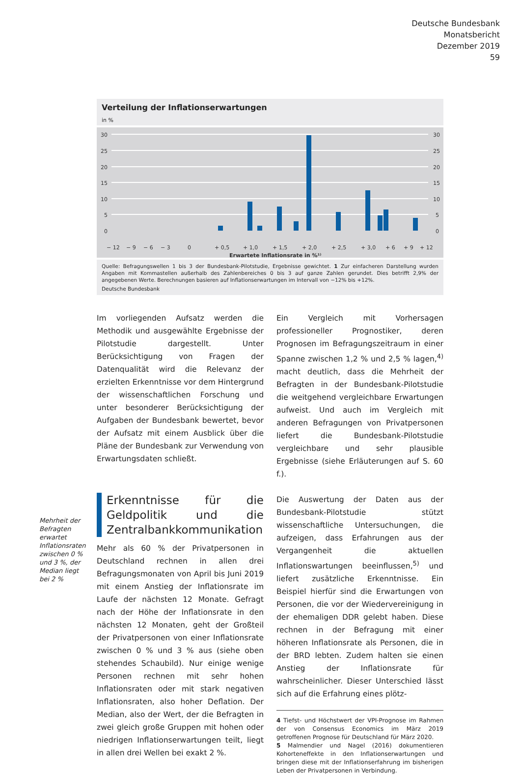Deutsche Bundesbank
Monatsbericht
Dezember 2019
59
Verteilung der Inflationserwartungen
in %
30
25
20
15
10
5
0
30
25
20
15
10
5
0
− 12
− 9
− 6
− 3
0
+ 0,5
+ 1,0
+ 1,5
+ 2,0
+ 2,5
+ 3,0
+ 6
+ 9
+ 12
Erwartete Inflationsrate in %¹⁾
Quelle: Befragungswellen 1 bis 3 der Bundesbank-Pilotstudie, Ergebnisse gewichtet. 1 Zur einfacheren Darstellung wurden Angaben mit Kommastellen außerhalb des Zahlenbereiches 0 bis 3 auf ganze Zahlen gerundet. Dies betrifft 2,9% der angegebenen Werte. Berechnungen basieren auf Inflationserwartungen im Intervall von −12% bis +12%.
Deutsche Bundesbank
Im vorliegenden Aufsatz werden die Methodik und ausgewählte Ergebnisse der Pilotstudie dargestellt. Unter Berücksichtigung von Fragen der Datenqualität wird die Relevanz der erzielten Erkenntnisse vor dem Hintergrund der wissenschaftlichen Forschung und unter besonderer Berücksichtigung der Aufgaben der Bundesbank bewertet, bevor der Aufsatz mit einem Ausblick über die Pläne der Bundesbank zur Verwendung von Erwartungsdaten schließt.
Erkenntnisse für die Geldpolitik und die Zentralbankkommunikation
Mehr als 60 % der Privatpersonen in Deutschland rechnen in allen drei Befragungsmonaten von April bis Juni 2019 mit einem Anstieg der Inflationsrate im Laufe der nächsten 12 Monate. Gefragt nach der Höhe der Inflationsrate in den nächsten 12 Monaten, geht der Großteil der Privatpersonen von einer Inflationsrate zwischen 0 % und 3 % aus (siehe oben stehendes Schaubild). Nur einige wenige Personen rechnen mit sehr hohen Inflationsraten oder mit stark negativen Inflationsraten, also hoher Deflation. Der Median, also der Wert, der die Befragten in zwei gleich große Gruppen mit hohen oder niedrigen Inflationserwartungen teilt, liegt in allen drei Wellen bei exakt 2 %.
Mehrheit der Befragten erwartet Inflationsraten zwischen 0 % und 3 %, der Median liegt bei 2 %
Ein Vergleich mit Vorhersagen professioneller Prognostiker, deren Prognosen im Befragungszeitraum in einer Spanne zwischen 1,2 % und 2,5 % lagen,<sup>4)</sup> macht deutlich, dass die Mehrheit der Befragten in der Bundesbank-Pilotstudie die weitgehend vergleichbare Erwartungen aufweist. Und auch im Vergleich mit anderen Befragungen von Privatpersonen liefert die Bundesbank-Pilotstudie vergleichbare und sehr plausible Ergebnisse (siehe Erläuterungen auf S. 60 f.).
Die Auswertung der Daten aus der Bundesbank-Pilotstudie stützt wissenschaftliche Untersuchungen, die aufzeigen, dass Erfahrungen aus der Vergangenheit die aktuellen Inflationswartungen beeinflussen,<sup>5)</sup> und liefert zusätzliche Erkenntnisse. Ein Beispiel hierfür sind die Erwartungen von Personen, die vor der Wiedervereinigung in der ehemaligen DDR gelebt haben. Diese rechnen in der Befragung mit einer höheren Inflationsrate als Personen, die in der BRD lebten. Zudem halten sie einen Anstieg der Inflationsrate für wahrscheinlicher. Dieser Unterschied lässt sich auf die Erfahrung eines plötz-
4 Tiefst- und Höchstwert der VPI-Prognose im Rahmen der von Consensus Economics im März 2019 getroffenen Prognose für Deutschland für März 2020.
5 Malmendier und Nagel (2016) dokumentieren Kohorteneffekte in den Inflationserwartungen und bringen diese mit der Inflationserfahrung im bisherigen Leben der Privatpersonen in Verbindung.